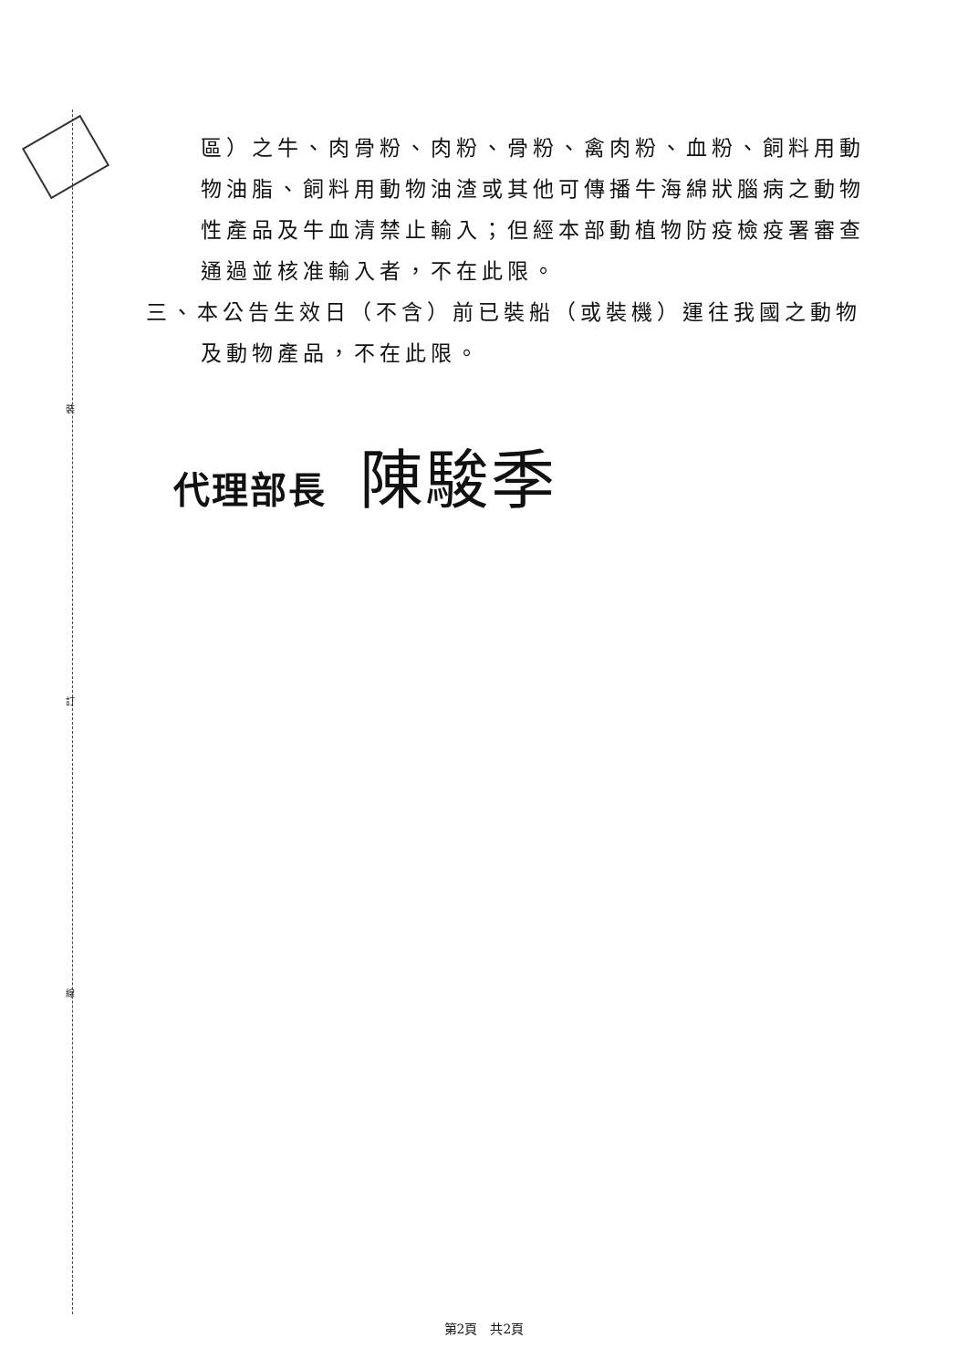裝
訂
線
區）之牛、肉骨粉、肉粉、骨粉、禽肉粉、血粉、飼料用動物油脂、飼料用動物油渣或其他可傳播牛海綿狀腦病之動物性產品及牛血清禁止輸入；但經本部動植物防疫檢疫署審查通過並核准輸入者，不在此限。
三、本公告生效日（不含）前已裝船（或裝機）運往我國之動物及動物產品，不在此限。
代理部長 陳駿季
第2頁　共2頁